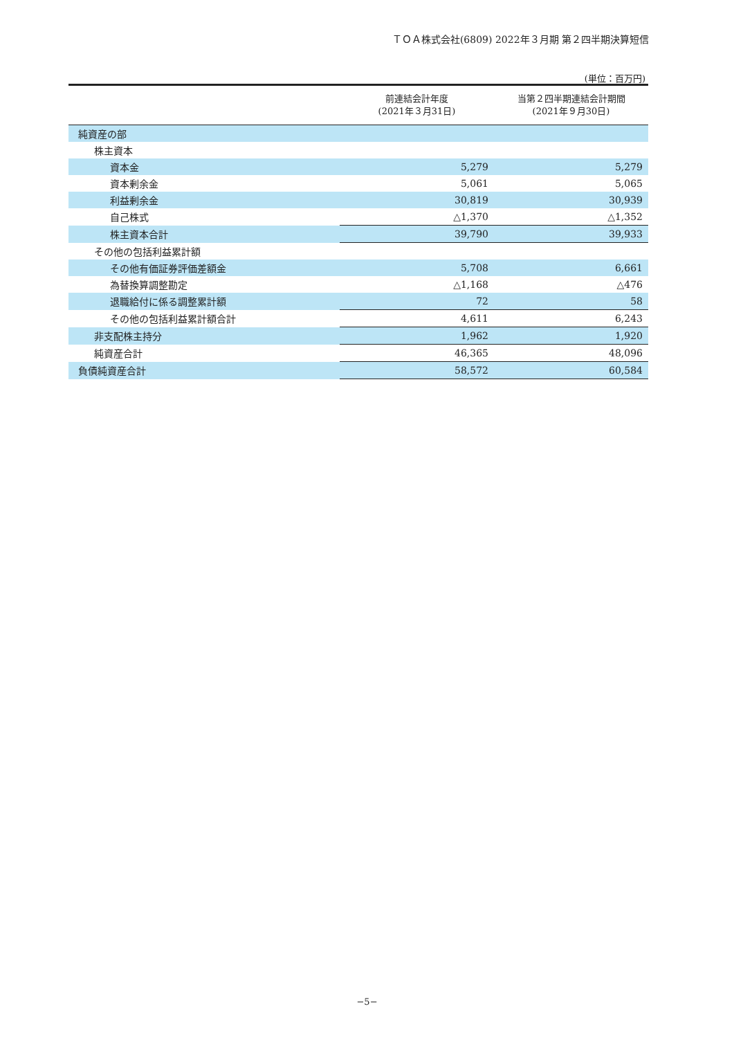ＴＯＡ株式会社(6809) 2022年３月期 第２四半期決算短信
(単位：百万円)
| | 前連結会計年度 (2021年３月31日) | 当第２四半期連結会計期間 (2021年９月30日) |
| --- | --- | --- |
| 純資産の部 | | |
| 株主資本 | | |
| 資本金 | 5,279 | 5,279 |
| 資本剰余金 | 5,061 | 5,065 |
| 利益剰余金 | 30,819 | 30,939 |
| 自己株式 | △1,370 | △1,352 |
| 株主資本合計 | 39,790 | 39,933 |
| その他の包括利益累計額 | | |
| その他有価証券評価差額金 | 5,708 | 6,661 |
| 為替換算調整勘定 | △1,168 | △476 |
| 退職給付に係る調整累計額 | 72 | 58 |
| その他の包括利益累計額合計 | 4,611 | 6,243 |
| 非支配株主持分 | 1,962 | 1,920 |
| 純資産合計 | 46,365 | 48,096 |
| 負債純資産合計 | 58,572 | 60,584 |
−5−